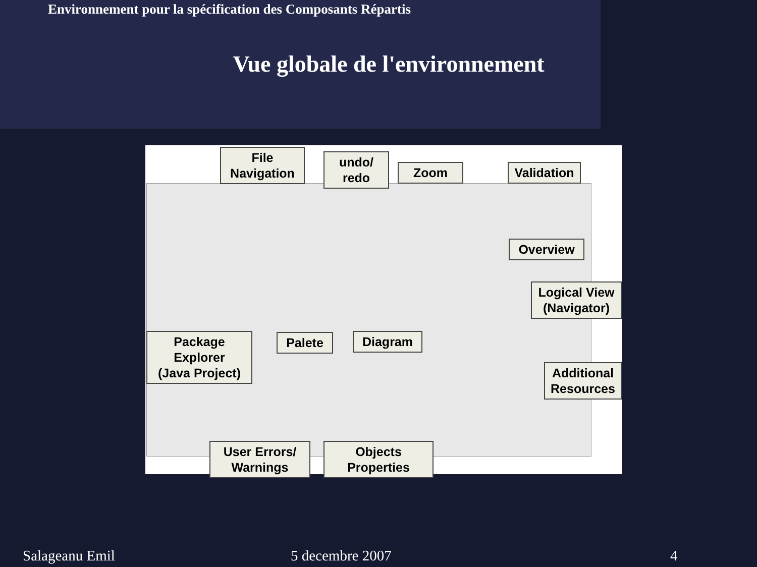Environnement pour la spécification des Composants Répartis
Vue globale de l'environnement
File
Navigation
undo/
redo
Zoom
Validation
Overview
Logical View
(Navigator)
Package
Explorer
(Java Project)
Palete Diagram
Additional
Resources
User Errors/
Warnings
Objects
Properties
Salageanu Emil 5 decembre 2007 4